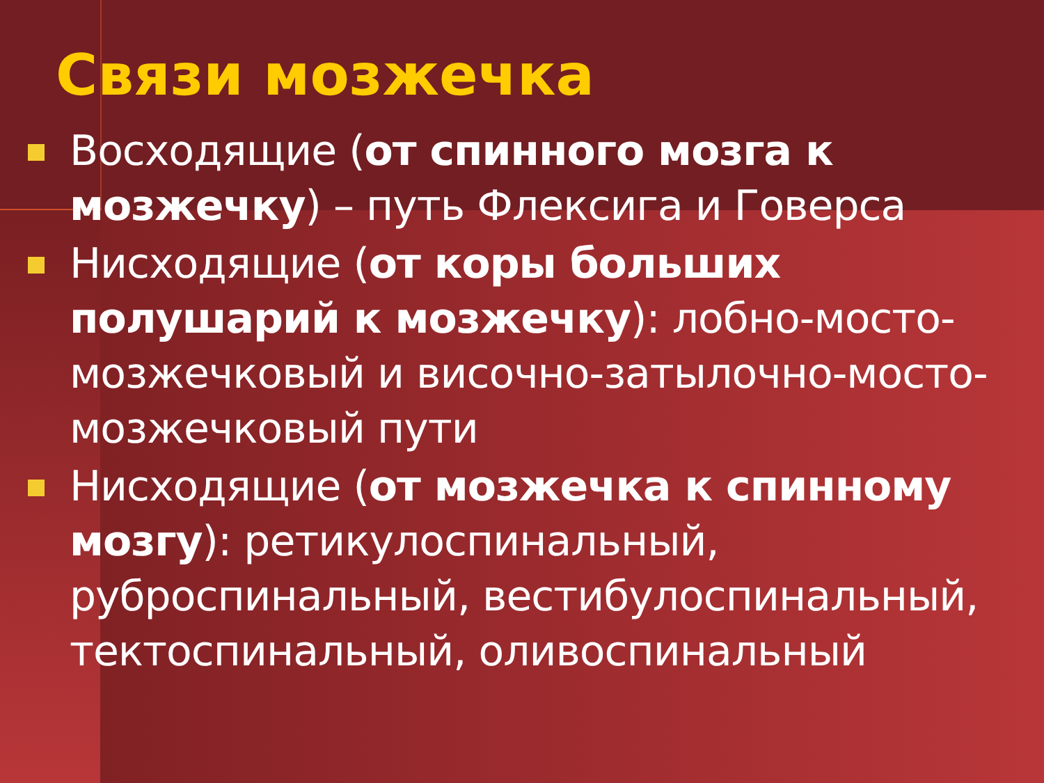Связи мозжечка
Восходящие (от спинного мозга к мозжечку) – путь Флексига и Говерса
Нисходящие (от коры больших полушарий к мозжечку): лобно-мосто-мозжечковый и височно-затылочно-мосто-мозжечковый пути
Нисходящие (от мозжечка к спинному мозгу): ретикулоспинальный, руброспинальный, вестибулоспинальный, тектоспинальный, оливоспинальный